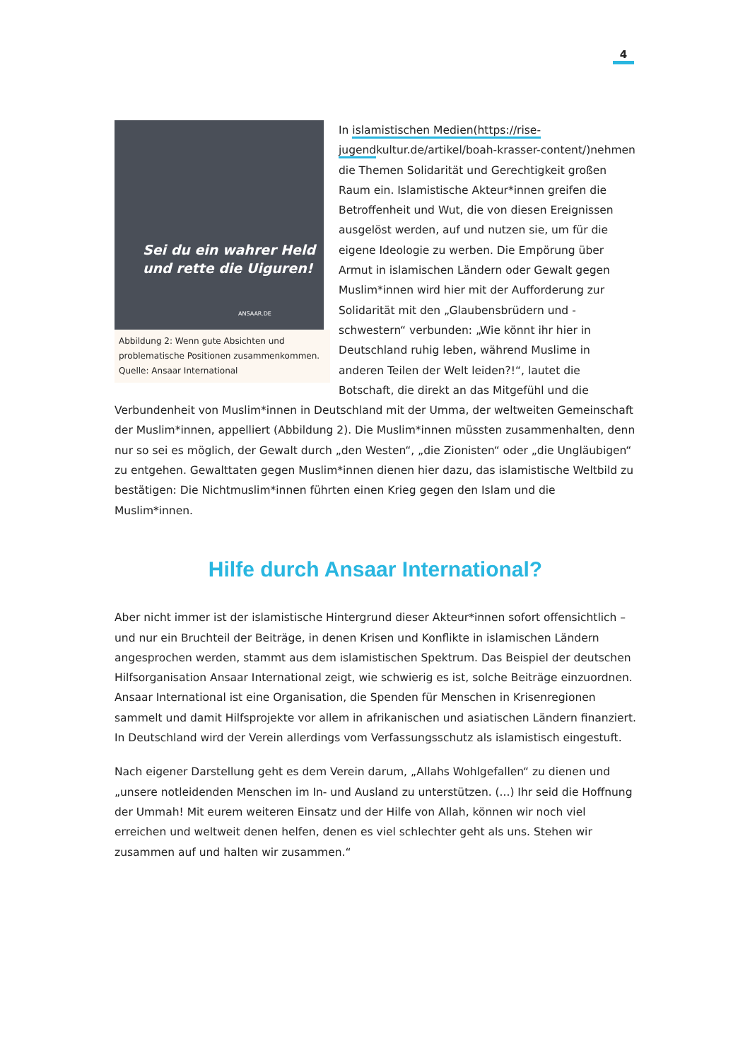4
Sei du ein wahrer Held
und rette die Uiguren!
ANSAAR.DE
Abbildung 2: Wenn gute Absichten und problematische Positionen zusammenkommen. Quelle: Ansaar International
In islamistischen Medien(https://rise-jugendkultur.de/artikel/boah-krasser-content/)nehmen die Themen Solidarität und Gerechtigkeit großen Raum ein. Islamistische Akteur*innen greifen die Betroffenheit und Wut, die von diesen Ereignissen ausgelöst werden, auf und nutzen sie, um für die eigene Ideologie zu werben. Die Empörung über Armut in islamischen Ländern oder Gewalt gegen Muslim*innen wird hier mit der Aufforderung zur Solidarität mit den „Glaubensbrüdern und -schwestern“ verbunden: „Wie könnt ihr hier in Deutschland ruhig leben, während Muslime in anderen Teilen der Welt leiden?!“, lautet die Botschaft, die direkt an das Mitgefühl und die Verbundenheit von Muslim*innen in Deutschland mit der Umma, der weltweiten Gemeinschaft der Muslim*innen, appelliert (Abbildung 2). Die Muslim*innen müssten zusammenhalten, denn nur so sei es möglich, der Gewalt durch „den Westen“, „die Zionisten“ oder „die Ungläubigen“ zu entgehen. Gewalttaten gegen Muslim*innen dienen hier dazu, das islamistische Weltbild zu bestätigen: Die Nichtmuslim*innen führten einen Krieg gegen den Islam und die Muslim*innen.
Hilfe durch Ansaar International?
Aber nicht immer ist der islamistische Hintergrund dieser Akteur*innen sofort offensichtlich – und nur ein Bruchteil der Beiträge, in denen Krisen und Konflikte in islamischen Ländern angesprochen werden, stammt aus dem islamistischen Spektrum. Das Beispiel der deutschen Hilfsorganisation Ansaar International zeigt, wie schwierig es ist, solche Beiträge einzuordnen. Ansaar International ist eine Organisation, die Spenden für Menschen in Krisenregionen sammelt und damit Hilfsprojekte vor allem in afrikanischen und asiatischen Ländern finanziert. In Deutschland wird der Verein allerdings vom Verfassungsschutz als islamistisch eingestuft.
Nach eigener Darstellung geht es dem Verein darum, „Allahs Wohlgefallen“ zu dienen und „unsere notleidenden Menschen im In- und Ausland zu unterstützen. (...) Ihr seid die Hoffnung der Ummah! Mit eurem weiteren Einsatz und der Hilfe von Allah, können wir noch viel erreichen und weltweit denen helfen, denen es viel schlechter geht als uns. Stehen wir zusammen auf und halten wir zusammen.“